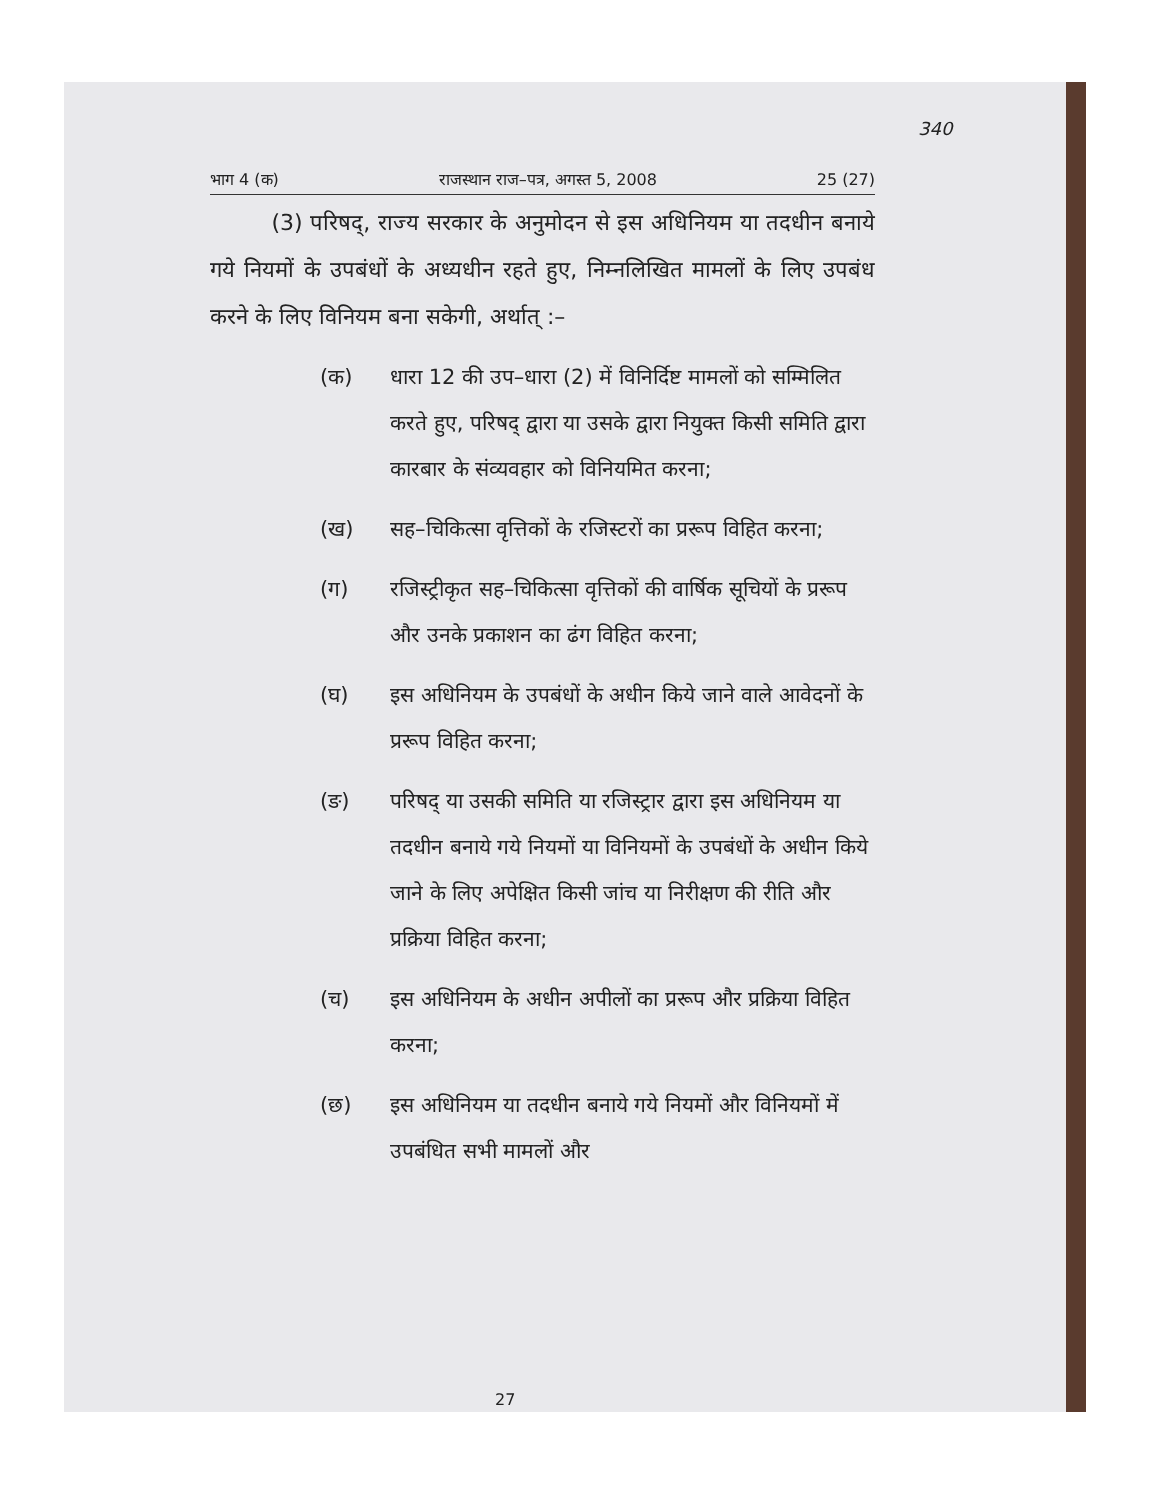340
भाग 4 (क) राजस्थान राज–पत्र, अगस्त 5, 2008 25 (27)
(3) परिषद्, राज्य सरकार के अनुमोदन से इस अधिनियम या तदधीन बनाये गये नियमों के उपबंधों के अध्यधीन रहते हुए, निम्नलिखित मामलों के लिए उपबंध करने के लिए विनियम बना सकेगी, अर्थात् :–
(क) धारा 12 की उप–धारा (2) में विनिर्दिष्ट मामलों को सम्मिलित करते हुए, परिषद् द्वारा या उसके द्वारा नियुक्त किसी समिति द्वारा कारबार के संव्यवहार को विनियमित करना;
(ख) सह–चिकित्सा वृत्तिकों के रजिस्टरों का प्ररूप विहित करना;
(ग) रजिस्ट्रीकृत सह–चिकित्सा वृत्तिकों की वार्षिक सूचियों के प्ररूप और उनके प्रकाशन का ढंग विहित करना;
(घ) इस अधिनियम के उपबंधों के अधीन किये जाने वाले आवेदनों के प्ररूप विहित करना;
(ङ) परिषद् या उसकी समिति या रजिस्ट्रार द्वारा इस अधिनियम या तदधीन बनाये गये नियमों या विनियमों के उपबंधों के अधीन किये जाने के लिए अपेक्षित किसी जांच या निरीक्षण की रीति और प्रक्रिया विहित करना;
(च) इस अधिनियम के अधीन अपीलों का प्ररूप और प्रक्रिया विहित करना;
(छ) इस अधिनियम या तदधीन बनाये गये नियमों और विनियमों में उपबंधित सभी मामलों और
27